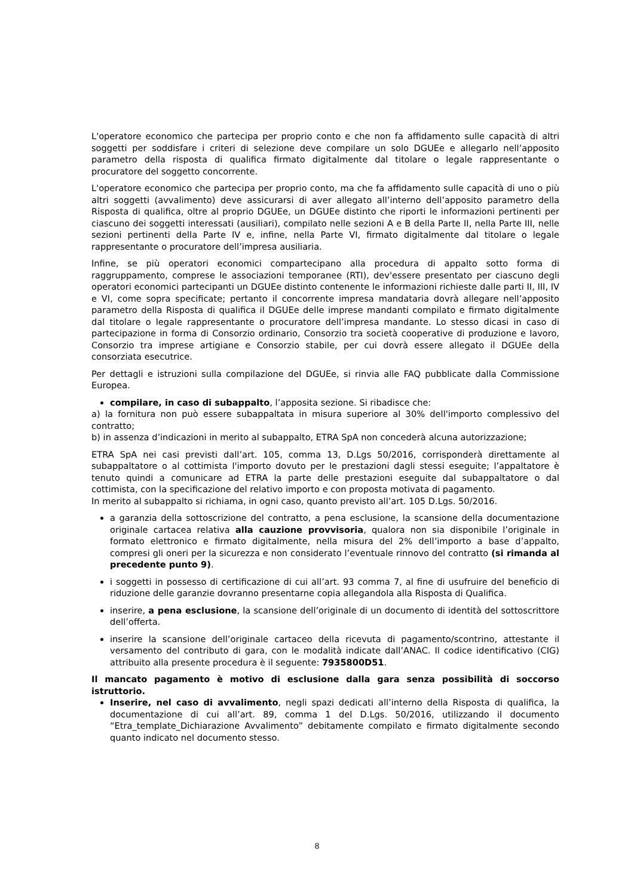L'operatore economico che partecipa per proprio conto e che non fa affidamento sulle capacità di altri soggetti per soddisfare i criteri di selezione deve compilare un solo DGUEe e allegarlo nell’apposito parametro della risposta di qualifica firmato digitalmente dal titolare o legale rappresentante o procuratore del soggetto concorrente.
L'operatore economico che partecipa per proprio conto, ma che fa affidamento sulle capacità di uno o più altri soggetti (avvalimento) deve assicurarsi di aver allegato all’interno dell’apposito parametro della Risposta di qualifica, oltre al proprio DGUEe, un DGUEe distinto che riporti le informazioni pertinenti per ciascuno dei soggetti interessati (ausiliari), compilato nelle sezioni A e B della Parte II, nella Parte III, nelle sezioni pertinenti della Parte IV e, infine, nella Parte VI, firmato digitalmente dal titolare o legale rappresentante o procuratore dell’impresa ausiliaria.
Infine, se più operatori economici compartecipano alla procedura di appalto sotto forma di raggruppamento, comprese le associazioni temporanee (RTI), dev'essere presentato per ciascuno degli operatori economici partecipanti un DGUEe distinto contenente le informazioni richieste dalle parti II, III, IV e VI, come sopra specificate; pertanto il concorrente impresa mandataria dovrà allegare nell’apposito parametro della Risposta di qualifica il DGUEe delle imprese mandanti compilato e firmato digitalmente dal titolare o legale rappresentante o procuratore dell’impresa mandante. Lo stesso dicasi in caso di partecipazione in forma di Consorzio ordinario, Consorzio tra società cooperative di produzione e lavoro, Consorzio tra imprese artigiane e Consorzio stabile, per cui dovrà essere allegato il DGUEe della consorziata esecutrice.
Per dettagli e istruzioni sulla compilazione del DGUEe, si rinvia alle FAQ pubblicate dalla Commissione Europea.
compilare, in caso di subappalto, l’apposita sezione. Si ribadisce che:
a) la fornitura non può essere subappaltata in misura superiore al 30% dell'importo complessivo del contratto;
b) in assenza d’indicazioni in merito al subappalto, ETRA SpA non concederà alcuna autorizzazione;
ETRA SpA nei casi previsti dall’art. 105, comma 13, D.Lgs 50/2016, corrisponderà direttamente al subappaltatore o al cottimista l'importo dovuto per le prestazioni dagli stessi eseguite; l’appaltatore è tenuto quindi a comunicare ad ETRA la parte delle prestazioni eseguite dal subappaltatore o dal cottimista, con la specificazione del relativo importo e con proposta motivata di pagamento.
In merito al subappalto si richiama, in ogni caso, quanto previsto all’art. 105 D.Lgs. 50/2016.
a garanzia della sottoscrizione del contratto, a pena esclusione, la scansione della documentazione originale cartacea relativa alla cauzione provvisoria, qualora non sia disponibile l’originale in formato elettronico e firmato digitalmente, nella misura del 2% dell’importo a base d’appalto, compresi gli oneri per la sicurezza e non considerato l’eventuale rinnovo del contratto (si rimanda al precedente punto 9).
i soggetti in possesso di certificazione di cui all’art. 93 comma 7, al fine di usufruire del beneficio di riduzione delle garanzie dovranno presentarne copia allegandola alla Risposta di Qualifica.
inserire, a pena esclusione, la scansione dell’originale di un documento di identità del sottoscrittore dell’offerta.
inserire la scansione dell’originale cartaceo della ricevuta di pagamento/scontrino, attestante il versamento del contributo di gara, con le modalità indicate dall’ANAC. Il codice identificativo (CIG) attribuito alla presente procedura è il seguente: 7935800D51.
Il mancato pagamento è motivo di esclusione dalla gara senza possibilità di soccorso istruttorio.
Inserire, nel caso di avvalimento, negli spazi dedicati all’interno della Risposta di qualifica, la documentazione di cui all’art. 89, comma 1 del D.Lgs. 50/2016, utilizzando il documento “Etra_template_Dichiarazione Avvalimento” debitamente compilato e firmato digitalmente secondo quanto indicato nel documento stesso.
8